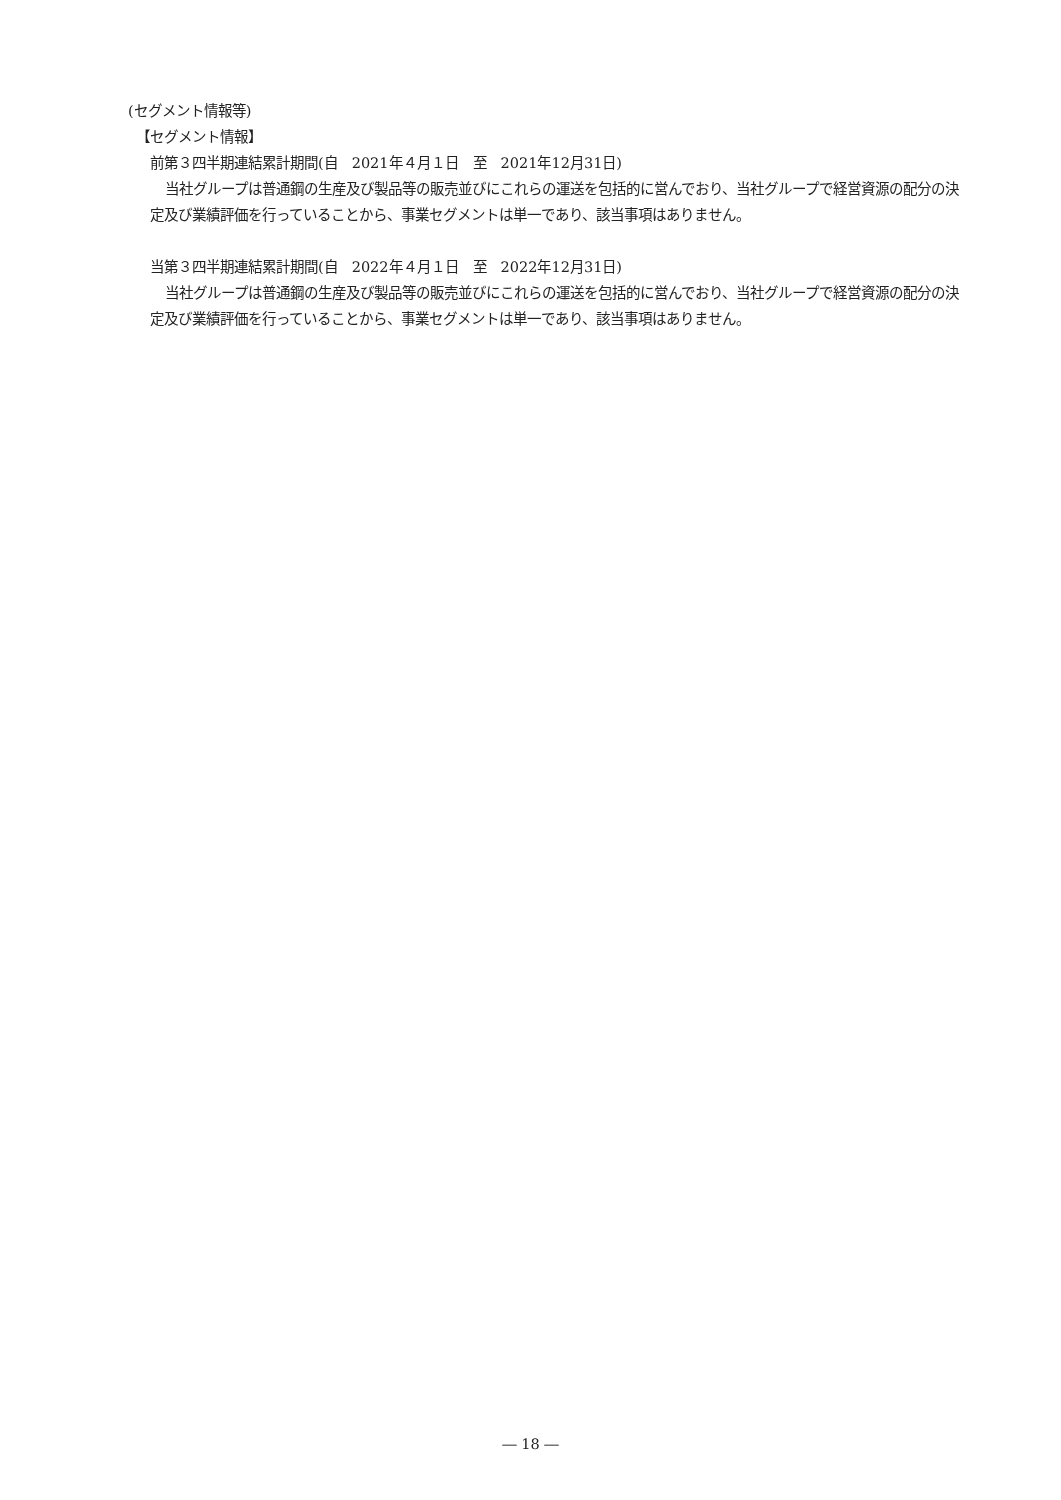(セグメント情報等)
【セグメント情報】
前第３四半期連結累計期間(自　2021年４月１日　至　2021年12月31日)
当社グループは普通鋼の生産及び製品等の販売並びにこれらの運送を包括的に営んでおり、当社グループで経営資源の配分の決定及び業績評価を行っていることから、事業セグメントは単一であり、該当事項はありません。
当第３四半期連結累計期間(自　2022年４月１日　至　2022年12月31日)
当社グループは普通鋼の生産及び製品等の販売並びにこれらの運送を包括的に営んでおり、当社グループで経営資源の配分の決定及び業績評価を行っていることから、事業セグメントは単一であり、該当事項はありません。
― 18 ―